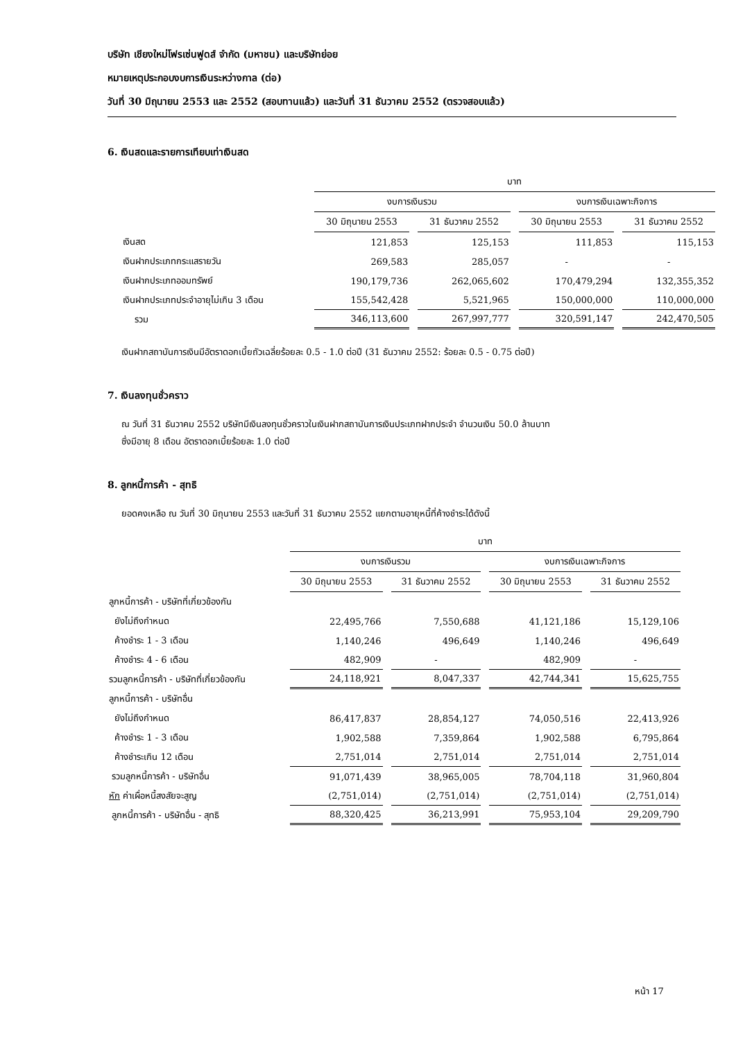บริษัท เชียงใหม่โฟรเซ่นฟูดส์ จำกัด (มหาชน) และบริษัทย่อย
หมายเหตุประกอบงบการเงินระหว่างกาล (ต่อ)
วันที่ 30 มิถุนายน 2553 และ 2552 (สอบทานแล้ว) และวันที่ 31 ธันวาคม 2552 (ตรวจสอบแล้ว)
6. เงินสดและรายการเทียบเท่าเงินสด
| | บาท | | | |
| --- | --- | --- | --- | --- |
| | งบการเงินรวม | | งบการเงินเฉพาะกิจการ | |
| | 30 มิถุนายน 2553 | 31 ธันวาคม 2552 | 30 มิถุนายน 2553 | 31 ธันวาคม 2552 |
| เงินสด | 121,853 | 125,153 | 111,853 | 115,153 |
| เงินฝากประเภทกระแสรายวัน | 269,583 | 285,057 | - | - |
| เงินฝากประเภทออมทรัพย์ | 190,179,736 | 262,065,602 | 170,479,294 | 132,355,352 |
| เงินฝากประเภทประจำอายุไม่เกิน 3 เดือน | 155,542,428 | 5,521,965 | 150,000,000 | 110,000,000 |
| รวม | 346,113,600 | 267,997,777 | 320,591,147 | 242,470,505 |
เงินฝากสถาบันการเงินมีอัตราดอกเบี้ยถัวเฉลี่ยร้อยละ 0.5 - 1.0 ต่อปี (31 ธันวาคม 2552: ร้อยละ 0.5 - 0.75 ต่อปี)
7. เงินลงทุนชั่วคราว
ณ วันที่ 31 ธันวาคม 2552 บริษัทมีเงินลงทุนชั่วคราวในเงินฝากสถาบันการเงินประเภทฝากประจำ จำนวนเงิน 50.0 ล้านบาท
ซึ่งมีอายุ 8 เดือน อัตราดอกเบี้ยร้อยละ 1.0 ต่อปี
8. ลูกหนี้การค้า - สุทธิ
ยอดคงเหลือ ณ วันที่ 30 มิถุนายน 2553 และวันที่ 31 ธันวาคม 2552 แยกตามอายุหนี้ที่ค้างชำระได้ดังนี้
| | บาท | | | |
| --- | --- | --- | --- | --- |
| | งบการเงินรวม | | งบการเงินเฉพาะกิจการ | |
| | 30 มิถุนายน 2553 | 31 ธันวาคม 2552 | 30 มิถุนายน 2553 | 31 ธันวาคม 2552 |
| ลูกหนี้การค้า - บริษัทที่เกี่ยวข้องกัน | | | | |
| ยังไม่ถึงกำหนด | 22,495,766 | 7,550,688 | 41,121,186 | 15,129,106 |
| ค้างชำระ 1 - 3 เดือน | 1,140,246 | 496,649 | 1,140,246 | 496,649 |
| ค้างชำระ 4 - 6 เดือน | 482,909 | - | 482,909 | - |
| รวมลูกหนี้การค้า - บริษัทที่เกี่ยวข้องกัน | 24,118,921 | 8,047,337 | 42,744,341 | 15,625,755 |
| ลูกหนี้การค้า - บริษัทอื่น | | | | |
| ยังไม่ถึงกำหนด | 86,417,837 | 28,854,127 | 74,050,516 | 22,413,926 |
| ค้างชำระ 1 - 3 เดือน | 1,902,588 | 7,359,864 | 1,902,588 | 6,795,864 |
| ค้างชำระเกิน 12 เดือน | 2,751,014 | 2,751,014 | 2,751,014 | 2,751,014 |
| รวมลูกหนี้การค้า - บริษัทอื่น | 91,071,439 | 38,965,005 | 78,704,118 | 31,960,804 |
| หัก ค่าเผื่อหนี้สงสัยจะสูญ | (2,751,014) | (2,751,014) | (2,751,014) | (2,751,014) |
| ลูกหนี้การค้า - บริษัทอื่น - สุทธิ | 88,320,425 | 36,213,991 | 75,953,104 | 29,209,790 |
หน้า 17